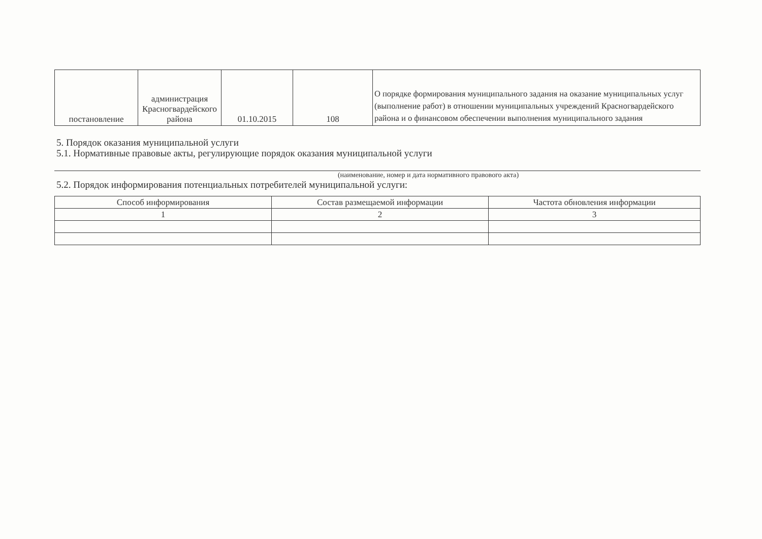| постановление | администрация Красногвардейского района | 01.10.2015 | 108 | О порядке формирования муниципального задания на оказание муниципальных услуг (выполнение работ) в отношении муниципальных учреждений Красногвардейского района и о финансовом обеспечении выполнения муниципального задания |
5. Порядок оказания муниципальной услуги
5.1. Нормативные правовые акты, регулирующие порядок оказания муниципальной услуги
(наименование, номер и дата нормативного правового акта)
5.2. Порядок информирования потенциальных потребителей муниципальной услуги:
| Способ информирования | Состав размещаемой информации | Частота обновления информации |
| 1 | 2 | 3 |